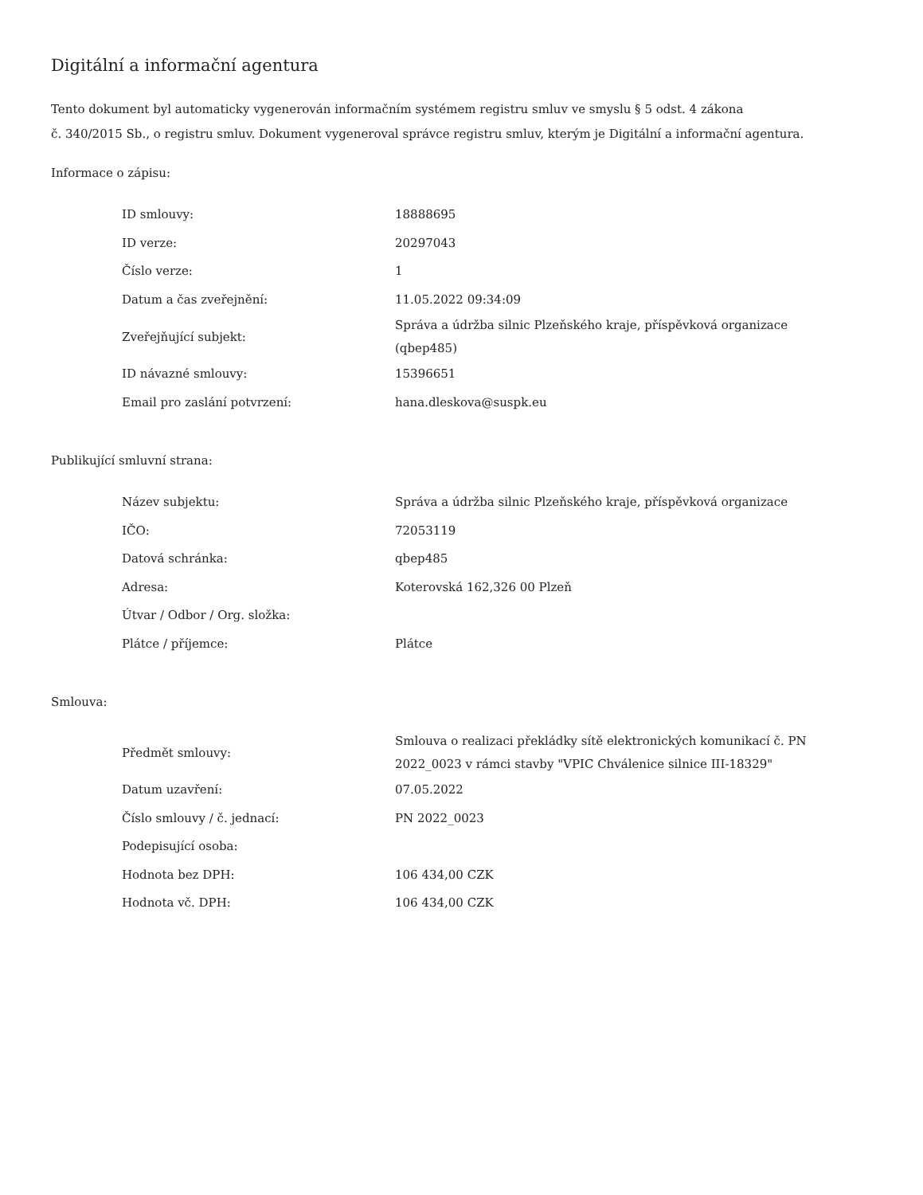Digitální a informační agentura
Tento dokument byl automaticky vygenerován informačním systémem registru smluv ve smyslu § 5 odst. 4 zákona
č. 340/2015 Sb., o registru smluv. Dokument vygeneroval správce registru smluv, kterým je Digitální a informační agentura.
Informace o zápisu:
| ID smlouvy: | 18888695 |
| ID verze: | 20297043 |
| Číslo verze: | 1 |
| Datum a čas zveřejnění: | 11.05.2022 09:34:09 |
| Zveřejňující subjekt: | Správa a údržba silnic Plzeňského kraje, příspěvková organizace (qbep485) |
| ID návazné smlouvy: | 15396651 |
| Email pro zaslání potvrzení: | hana.dleskova@suspk.eu |
Publikující smluvní strana:
| Název subjektu: | Správa a údržba silnic Plzeňského kraje, příspěvková organizace |
| IČO: | 72053119 |
| Datová schránka: | qbep485 |
| Adresa: | Koterovská 162,326 00 Plzeň |
| Útvar / Odbor / Org. složka: | |
| Plátce / příjemce: | Plátce |
Smlouva:
| Předmět smlouvy: | Smlouva o realizaci překládky sítě elektronických komunikací č. PN 2022_0023 v rámci stavby "VPIC Chválenice silnice III-18329" |
| Datum uzavření: | 07.05.2022 |
| Číslo smlouvy / č. jednací: | PN 2022_0023 |
| Podepisující osoba: | |
| Hodnota bez DPH: | 106 434,00 CZK |
| Hodnota vč. DPH: | 106 434,00 CZK |